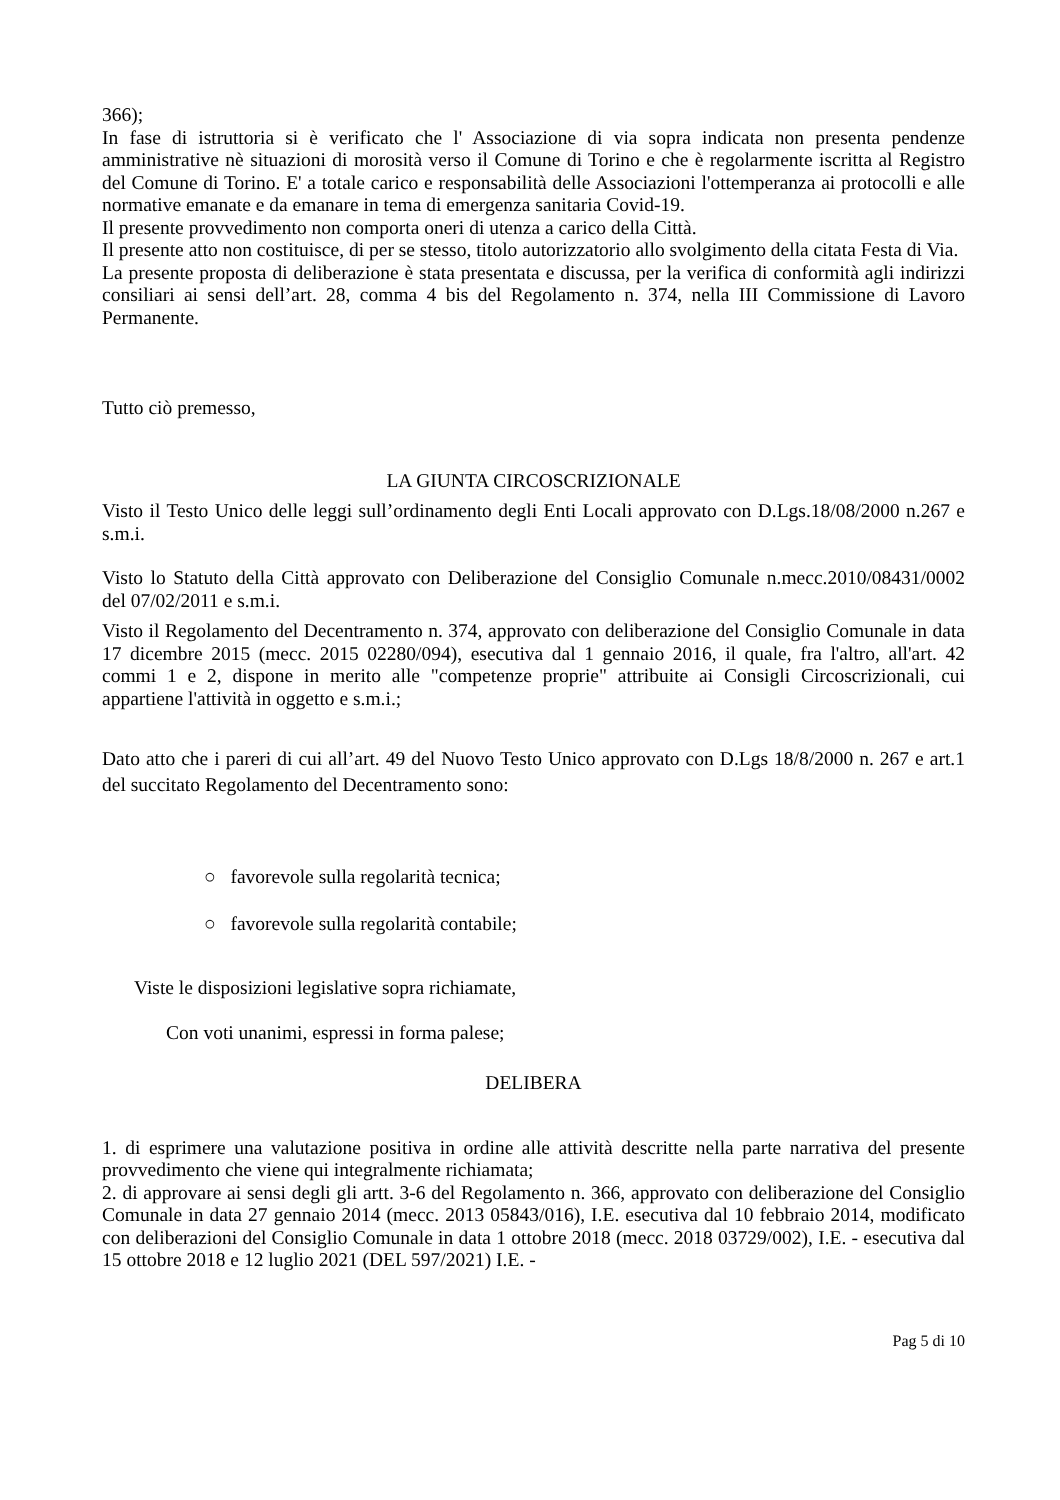366);
In fase di istruttoria si è verificato che l' Associazione di via sopra indicata non presenta pendenze amministrative nè situazioni di morosità verso il Comune di Torino e che è regolarmente iscritta al Registro del Comune di Torino. E' a totale carico e responsabilità delle Associazioni l'ottemperanza ai protocolli e alle normative emanate e da emanare in tema di emergenza sanitaria Covid-19.
Il presente provvedimento non comporta oneri di utenza a carico della Città.
Il presente atto non costituisce, di per se stesso, titolo autorizzatorio allo svolgimento della citata Festa di Via.
La presente proposta di deliberazione è stata presentata e discussa, per la verifica di conformità agli indirizzi consiliari ai sensi dell’art. 28, comma 4 bis del Regolamento n. 374, nella III Commissione di Lavoro Permanente.
Tutto ciò premesso,
LA GIUNTA CIRCOSCRIZIONALE
Visto il Testo Unico delle leggi sull’ordinamento degli Enti Locali approvato con D.Lgs.18/08/2000 n.267 e s.m.i.
Visto lo Statuto della Città approvato con Deliberazione del Consiglio Comunale n.mecc.2010/08431/0002 del 07/02/2011 e s.m.i.
Visto il Regolamento del Decentramento n. 374, approvato con deliberazione del Consiglio Comunale in data 17 dicembre 2015 (mecc. 2015 02280/094), esecutiva dal 1 gennaio 2016, il quale, fra l'altro, all'art. 42 commi 1 e 2, dispone in merito alle "competenze proprie" attribuite ai Consigli Circoscrizionali, cui appartiene l'attività in oggetto e s.m.i.;
Dato atto che i pareri di cui all’art. 49 del Nuovo Testo Unico approvato con D.Lgs 18/8/2000 n. 267 e art.1 del succitato Regolamento del Decentramento sono:
○ favorevole sulla regolarità tecnica;
○ favorevole sulla regolarità contabile;
Viste le disposizioni legislative sopra richiamate,
Con voti unanimi, espressi in forma palese;
DELIBERA
1. di esprimere una valutazione positiva in ordine alle attività descritte nella parte narrativa del presente provvedimento che viene qui integralmente richiamata;
2. di approvare ai sensi degli gli artt. 3-6 del Regolamento n. 366, approvato con deliberazione del Consiglio Comunale in data 27 gennaio 2014 (mecc. 2013 05843/016), I.E. esecutiva dal 10 febbraio 2014, modificato con deliberazioni del Consiglio Comunale in data 1 ottobre 2018 (mecc. 2018 03729/002), I.E. - esecutiva dal 15 ottobre 2018 e 12 luglio 2021 (DEL 597/2021) I.E. -
Pag 5 di 10